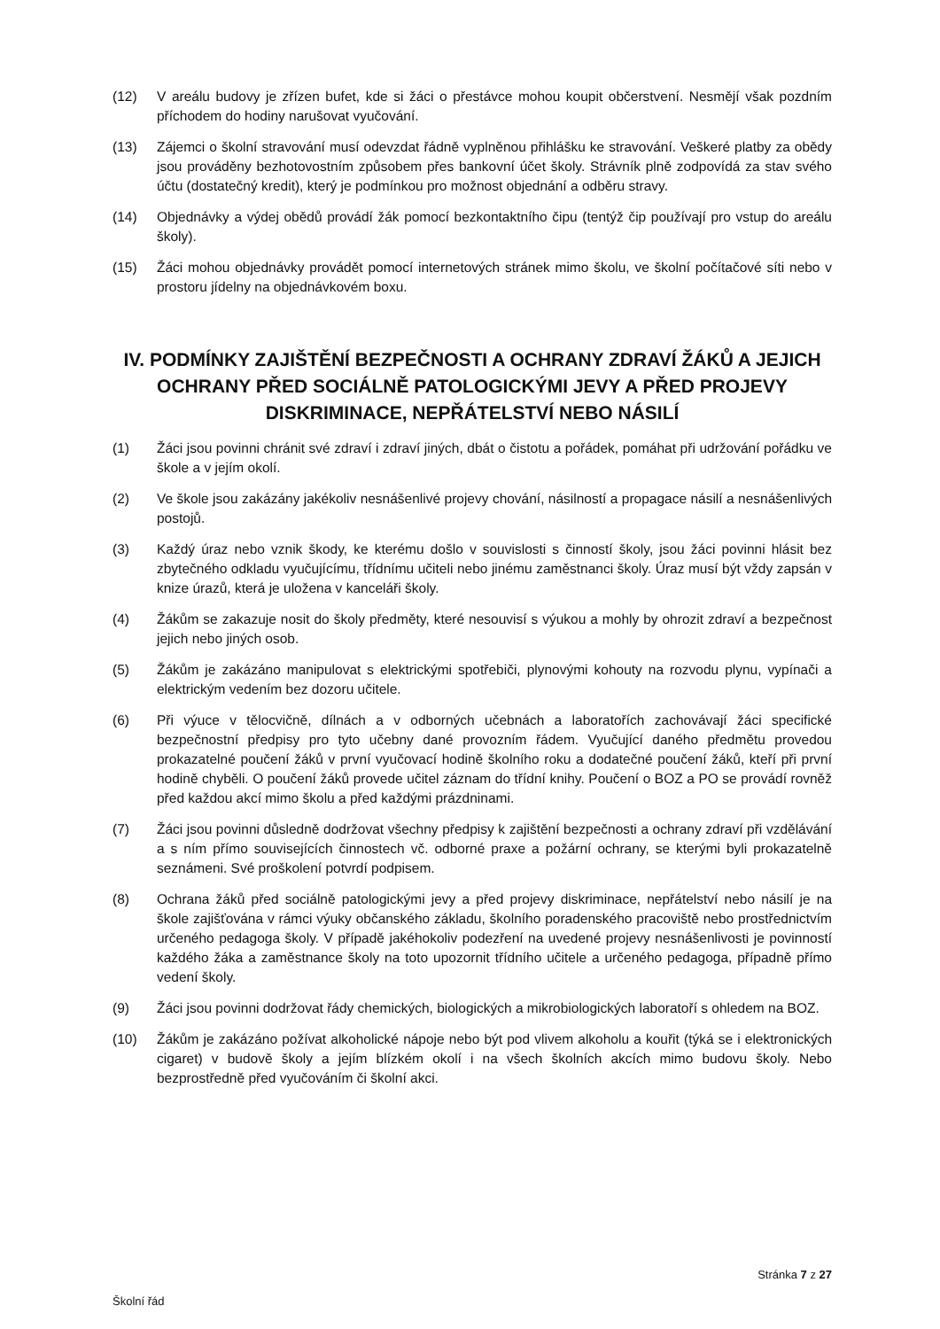(12) V areálu budovy je zřízen bufet, kde si žáci o přestávce mohou koupit občerstvení. Nesmějí však pozdním příchodem do hodiny narušovat vyučování.
(13) Zájemci o školní stravování musí odevzdat řádně vyplněnou přihlášku ke stravování. Veškeré platby za obědy jsou prováděny bezhotovostním způsobem přes bankovní účet školy. Strávník plně zodpovídá za stav svého účtu (dostatečný kredit), který je podmínkou pro možnost objednání a odběru stravy.
(14) Objednávky a výdej obědů provádí žák pomocí bezkontaktního čipu (tentýž čip používají pro vstup do areálu školy).
(15) Žáci mohou objednávky provádět pomocí internetových stránek mimo školu, ve školní počítačové síti nebo v prostoru jídelny na objednávkovém boxu.
IV. PODMÍNKY ZAJIŠTĚNÍ BEZPEČNOSTI A OCHRANY ZDRAVÍ ŽÁKŮ A JEJICH OCHRANY PŘED SOCIÁLNĚ PATOLOGICKÝMI JEVY A PŘED PROJEVY DISKRIMINACE, NEPŘÁTELSTVÍ NEBO NÁSILÍ
(1) Žáci jsou povinni chránit své zdraví i zdraví jiných, dbát o čistotu a pořádek, pomáhat při udržování pořádku ve škole a v jejím okolí.
(2) Ve škole jsou zakázány jakékoliv nesnášenlivé projevy chování, násilností a propagace násilí a nesnášenlivých postojů.
(3) Každý úraz nebo vznik škody, ke kterému došlo v souvislosti s činností školy, jsou žáci povinni hlásit bez zbytečného odkladu vyučujícímu, třídnímu učiteli nebo jinému zaměstnanci školy. Úraz musí být vždy zapsán v knize úrazů, která je uložena v kanceláři školy.
(4) Žákům se zakazuje nosit do školy předměty, které nesouvisí s výukou a mohly by ohrozit zdraví a bezpečnost jejich nebo jiných osob.
(5) Žákům je zakázáno manipulovat s elektrickými spotřebiči, plynovými kohouty na rozvodu plynu, vypínači a elektrickým vedením bez dozoru učitele.
(6) Při výuce v tělocvičně, dílnách a v odborných učebnách a laboratořích zachovávají žáci specifické bezpečnostní předpisy pro tyto učebny dané provozním řádem. Vyučující daného předmětu provedou prokazatelné poučení žáků v první vyučovací hodině školního roku a dodatečné poučení žáků, kteří při první hodině chyběli. O poučení žáků provede učitel záznam do třídní knihy. Poučení o BOZ a PO se provádí rovněž před každou akcí mimo školu a před každými prázdninami.
(7) Žáci jsou povinni důsledně dodržovat všechny předpisy k zajištění bezpečnosti a ochrany zdraví při vzdělávání a s ním přímo souvisejících činnostech vč. odborné praxe a požární ochrany, se kterými byli prokazatelně seznámeni. Své proškolení potvrdí podpisem.
(8) Ochrana žáků před sociálně patologickými jevy a před projevy diskriminace, nepřátelství nebo násilí je na škole zajišťována v rámci výuky občanského základu, školního poradenského pracoviště nebo prostřednictvím určeného pedagoga školy. V případě jakéhokoliv podezření na uvedené projevy nesnášenlivosti je povinností každého žáka a zaměstnance školy na toto upozornit třídního učitele a určeného pedagoga, případně přímo vedení školy.
(9) Žáci jsou povinni dodržovat řády chemických, biologických a mikrobiologických laboratoří s ohledem na BOZ.
(10) Žákům je zakázáno požívat alkoholické nápoje nebo být pod vlivem alkoholu a kouřit (týká se i elektronických cigaret) v budově školy a jejím blízkém okolí i na všech školních akcích mimo budovu školy. Nebo bezprostředně před vyučováním či školní akci.
Stránka 7 z 27
Školní řád